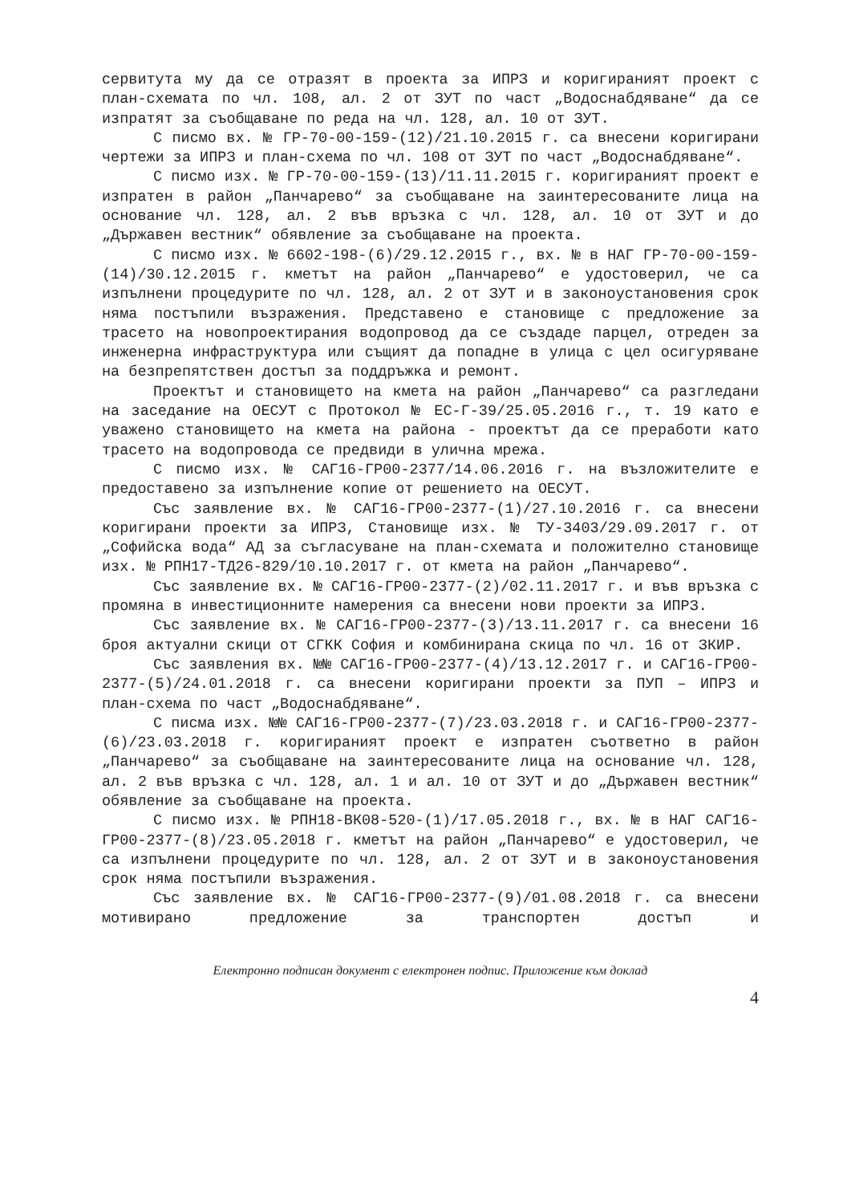сервитута му да се отразят в проекта за ИПРЗ и коригираният проект с план-схемата по чл. 108, ал. 2 от ЗУТ по част „Водоснабдяване“ да се изпратят за съобщаване по реда на чл. 128, ал. 10 от ЗУТ.
С писмо вх. № ГР-70-00-159-(12)/21.10.2015 г. са внесени коригирани чертежи за ИПРЗ и план-схема по чл. 108 от ЗУТ по част „Водоснабдяване“.
С писмо изх. № ГР-70-00-159-(13)/11.11.2015 г. коригираният проект е изпратен в район „Панчарево“ за съобщаване на заинтересованите лица на основание чл. 128, ал. 2 във връзка с чл. 128, ал. 10 от ЗУТ и до „Държавен вестник“ обявление за съобщаване на проекта.
С писмо изх. № 6602-198-(6)/29.12.2015 г., вх. № в НАГ ГР-70-00-159-(14)/30.12.2015 г. кметът на район „Панчарево“ е удостоверил, че са изпълнени процедурите по чл. 128, ал. 2 от ЗУТ и в законоустановения срок няма постъпили възражения. Представено е становище с предложение за трасето на новопроектирания водопровод да се създаде парцел, отреден за инженерна инфраструктура или същият да попадне в улица с цел осигуряване на безпрепятствен достъп за поддръжка и ремонт.
Проектът и становището на кмета на район „Панчарево“ са разгледани на заседание на ОЕСУТ с Протокол № ЕС-Г-39/25.05.2016 г., т. 19 като е уважено становището на кмета на района - проектът да се преработи като трасето на водопровода се предвиди в улична мрежа.
С писмо изх. № САГ16-ГР00-2377/14.06.2016 г. на възложителите е предоставено за изпълнение копие от решението на ОЕСУТ.
Със заявление вх. № САГ16-ГР00-2377-(1)/27.10.2016 г. са внесени коригирани проекти за ИПРЗ, Становище изх. № ТУ-3403/29.09.2017 г. от „Софийска вода“ АД за съгласуване на план-схемата и положително становище изх. № РПН17-ТД26-829/10.10.2017 г. от кмета на район „Панчарево“.
Със заявление вх. № САГ16-ГР00-2377-(2)/02.11.2017 г. и във връзка с промяна в инвестиционните намерения са внесени нови проекти за ИПРЗ.
Със заявление вх. № САГ16-ГР00-2377-(3)/13.11.2017 г. са внесени 16 броя актуални скици от СГКК София и комбинирана скица по чл. 16 от ЗКИР.
Със заявления вх. №№ САГ16-ГР00-2377-(4)/13.12.2017 г. и САГ16-ГР00-2377-(5)/24.01.2018 г. са внесени коригирани проекти за ПУП – ИПРЗ и план-схема по част „Водоснабдяване“.
С писма изх. №№ САГ16-ГР00-2377-(7)/23.03.2018 г. и САГ16-ГР00-2377-(6)/23.03.2018 г. коригираният проект е изпратен съответно в район „Панчарево“ за съобщаване на заинтересованите лица на основание чл. 128, ал. 2 във връзка с чл. 128, ал. 1 и ал. 10 от ЗУТ и до „Държавен вестник“ обявление за съобщаване на проекта.
С писмо изх. № РПН18-ВК08-520-(1)/17.05.2018 г., вх. № в НАГ САГ16-ГР00-2377-(8)/23.05.2018 г. кметът на район „Панчарево“ е удостоверил, че са изпълнени процедурите по чл. 128, ал. 2 от ЗУТ и в законоустановения срок няма постъпили възражения.
Със заявление вх. № САГ16-ГР00-2377-(9)/01.08.2018 г. са внесени мотивирано предложение за транспортен достъп и
Електронно подписан документ с електронен подпис. Приложение към доклад
4